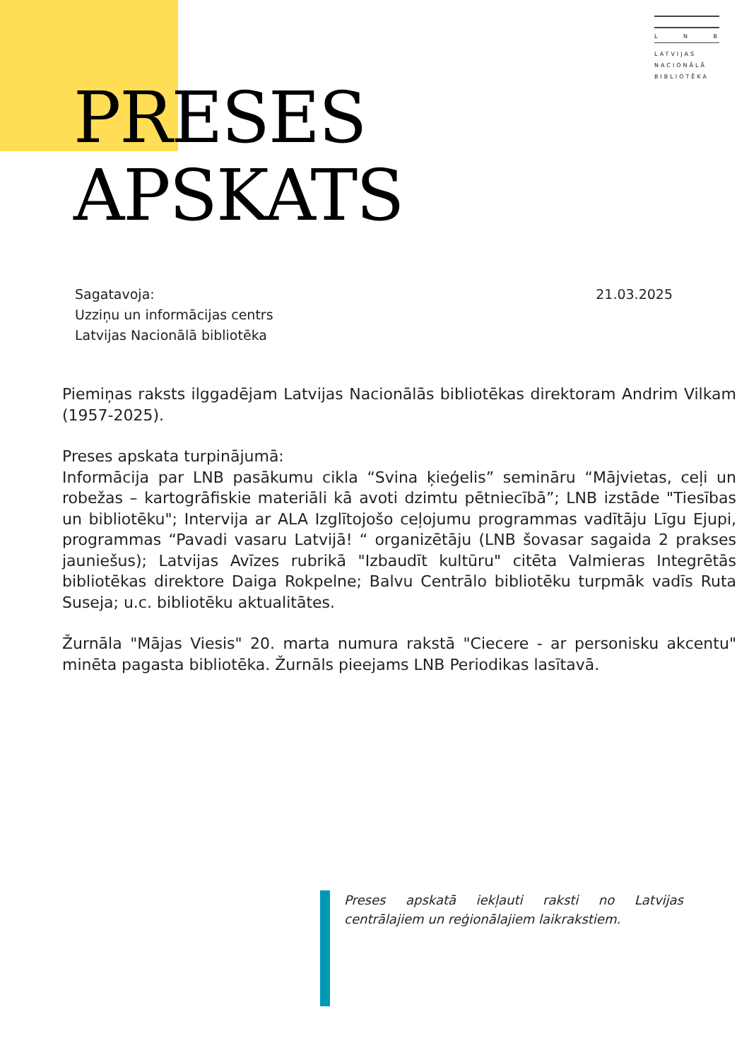L N B
LATVIJAS
NACIONĀLĀ
BIBLIOTĒKA
PRESES
APSKATS
Sagatavoja:
Uzziņu un informācijas centrs
Latvijas Nacionālā bibliotēka
21.03.2025
Piemiņas raksts ilggadējam Latvijas Nacionālās bibliotēkas direktoram Andrim Vilkam (1957-2025).
Preses apskata turpinājumā:
Informācija par LNB pasākumu cikla “Svina ķieģelis” semināru “Mājvietas, ceļi un robežas – kartogrāfiskie materiāli kā avoti dzimtu pētniecībā”; LNB izstāde "Tiesības un bibliotēku"; Intervija ar ALA Izglītojošo ceļojumu programmas vadītāju Līgu Ejupi, programmas “Pavadi vasaru Latvijā! “ organizētāju (LNB šovasar sagaida 2 prakses jauniešus); Latvijas Avīzes rubrikā "Izbaudīt kultūru" citēta Valmieras Integrētās bibliotēkas direktore Daiga Rokpelne; Balvu Centrālo bibliotēku turpmāk vadīs Ruta Suseja; u.c. bibliotēku aktualitātes.
Žurnāla "Mājas Viesis" 20. marta numura rakstā "Ciecere - ar personisku akcentu" minēta pagasta bibliotēka. Žurnāls pieejams LNB Periodikas lasītavā.
Preses apskatā iekļauti raksti no Latvijas centrālajiem un reģionālajiem laikrakstiem.